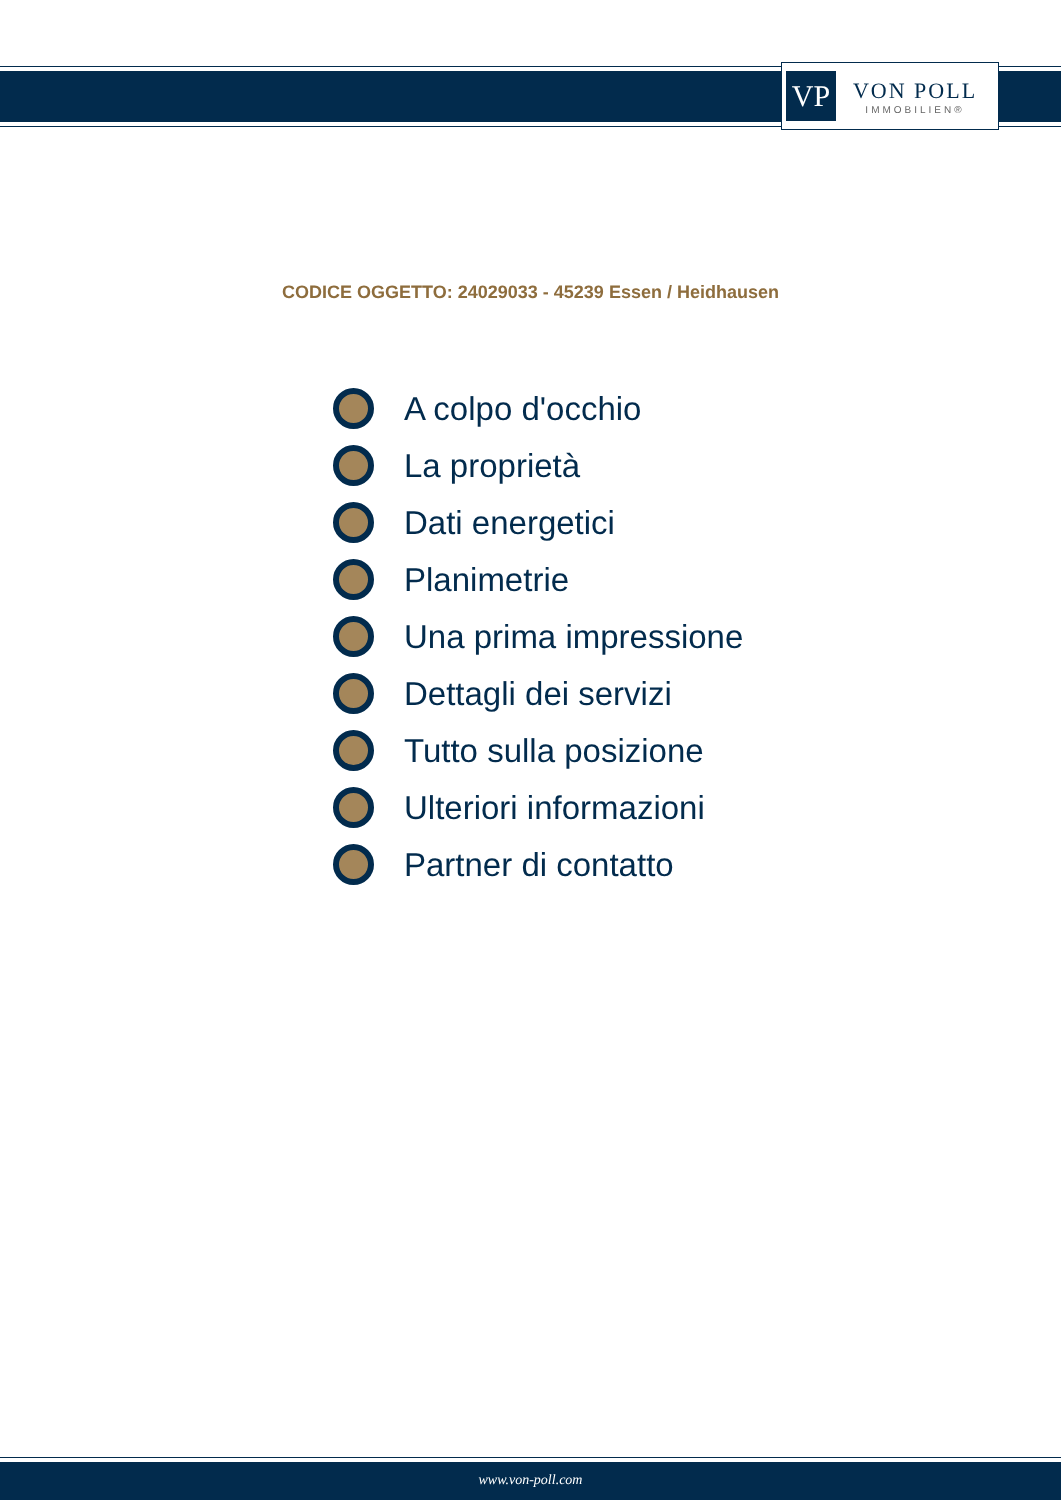VP
VON POLL
IMMOBILIEN®
CODICE OGGETTO: 24029033 - 45239 Essen / Heidhausen
A colpo d'occhio
La proprietà
Dati energetici
Planimetrie
Una prima impressione
Dettagli dei servizi
Tutto sulla posizione
Ulteriori informazioni
Partner di contatto
www.von-poll.com